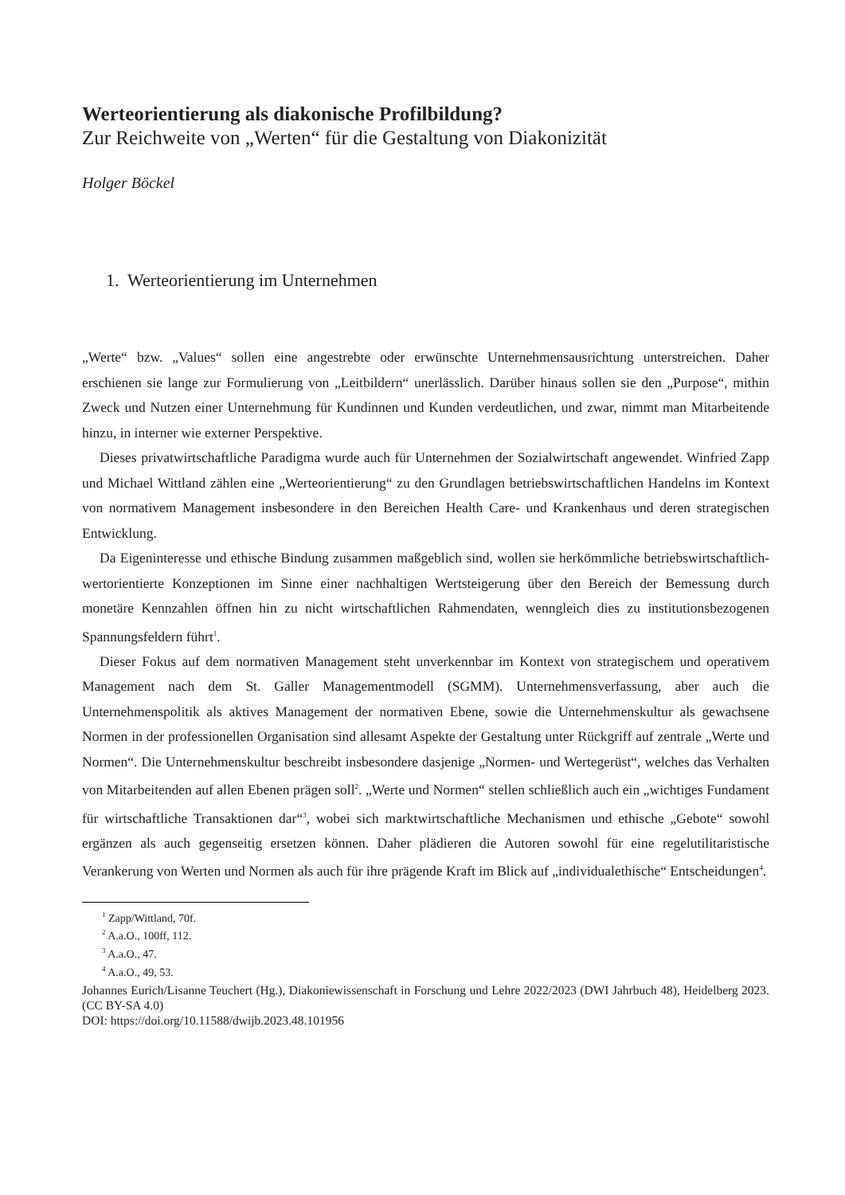Werteorientierung als diakonische Profilbildung?
Zur Reichweite von „Werten“ für die Gestaltung von Diakonizität
Holger Böckel
1. Werteorientierung im Unternehmen
„Werte“ bzw. „Values“ sollen eine angestrebte oder erwünschte Unternehmensausrichtung unterstreichen. Daher erschienen sie lange zur Formulierung von „Leitbildern“ unerlässlich. Darüber hinaus sollen sie den „Purpose“, mithin Zweck und Nutzen einer Unternehmung für Kundinnen und Kunden verdeutlichen, und zwar, nimmt man Mitarbeitende hinzu, in interner wie externer Perspektive.
Dieses privatwirtschaftliche Paradigma wurde auch für Unternehmen der Sozialwirtschaft angewendet. Winfried Zapp und Michael Wittland zählen eine „Werteorientierung“ zu den Grundlagen betriebswirtschaftlichen Handelns im Kontext von normativem Management insbesondere in den Bereichen Health Care- und Krankenhaus und deren strategischen Entwicklung.
Da Eigeninteresse und ethische Bindung zusammen maßgeblich sind, wollen sie herkömmliche betriebswirtschaftlich-wertorientierte Konzeptionen im Sinne einer nachhaltigen Wertsteigerung über den Bereich der Bemessung durch monetäre Kennzahlen öffnen hin zu nicht wirtschaftlichen Rahmendaten, wenngleich dies zu institutionsbezogenen Spannungsfeldern führt<sup>1</sup>.
Dieser Fokus auf dem normativen Management steht unverkennbar im Kontext von strategischem und operativem Management nach dem St. Galler Managementmodell (SGMM). Unternehmensverfassung, aber auch die Unternehmenspolitik als aktives Management der normativen Ebene, sowie die Unternehmenskultur als gewachsene Normen in der professionellen Organisation sind allesamt Aspekte der Gestaltung unter Rückgriff auf zentrale „Werte und Normen“. Die Unternehmenskultur beschreibt insbesondere dasjenige „Normen- und Wertegerüst“, welches das Verhalten von Mitarbeitenden auf allen Ebenen prägen soll<sup>2</sup>. „Werte und Normen“ stellen schließlich auch ein „wichtiges Fundament für wirtschaftliche Transaktionen dar“<sup>3</sup>, wobei sich marktwirtschaftliche Mechanismen und ethische „Gebote“ sowohl ergänzen als auch gegenseitig ersetzen können. Daher plädieren die Autoren sowohl für eine regelutilitaristische Verankerung von Werten und Normen als auch für ihre prägende Kraft im Blick auf „individualethische“ Entscheidungen<sup>4</sup>.
<sup>1</sup> Zapp/Wittland, 70f.
<sup>2</sup> A.a.O., 100ff, 112.
<sup>3</sup> A.a.O., 47.
<sup>4</sup> A.a.O., 49, 53.
Johannes Eurich/Lisanne Teuchert (Hg.), Diakoniewissenschaft in Forschung und Lehre 2022/2023 (DWI Jahrbuch 48), Heidelberg 2023. (CC BY-SA 4.0)
DOI: https://doi.org/10.11588/dwijb.2023.48.101956